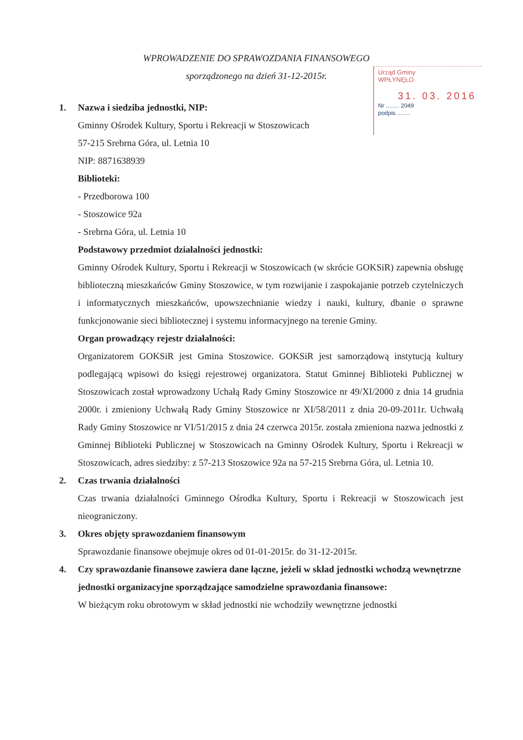WPROWADZENIE DO SPRAWOZDANIA FINANSOWEGO
sporządzonego na dzień 31-12-2015r.
Urząd Gminy
WPŁYNĘŁO
31. 03. 2016
Nr ........ 2049
podpis ........
1. Nazwa i siedziba jednostki, NIP:
Gminny Ośrodek Kultury, Sportu i Rekreacji w Stoszowicach
57-215 Srebrna Góra, ul. Letnia 10
NIP: 8871638939
Biblioteki:
- Przedborowa 100
- Stoszowice 92a
- Srebrna Góra, ul. Letnia 10
Podstawowy przedmiot działalności jednostki:
Gminny Ośrodek Kultury, Sportu i Rekreacji w Stoszowicach (w skrócie GOKSiR) zapewnia obsługę biblioteczną mieszkańców Gminy Stoszowice, w tym rozwijanie i zaspokajanie potrzeb czytelniczych i informatycznych mieszkańców, upowszechnianie wiedzy i nauki, kultury, dbanie o sprawne funkcjonowanie sieci bibliotecznej i systemu informacyjnego na terenie Gminy.
Organ prowadzący rejestr działalności:
Organizatorem GOKSiR jest Gmina Stoszowice. GOKSiR jest samorządową instytucją kultury podlegającą wpisowi do księgi rejestrowej organizatora. Statut Gminnej Biblioteki Publicznej w Stoszowicach został wprowadzony Uchałą Rady Gminy Stoszowice nr 49/XI/2000 z dnia 14 grudnia 2000r. i zmieniony Uchwałą Rady Gminy Stoszowice nr XI/58/2011 z dnia 20-09-2011r. Uchwałą Rady Gminy Stoszowice nr VI/51/2015 z dnia 24 czerwca 2015r. została zmieniona nazwa jednostki z Gminnej Biblioteki Publicznej w Stoszowicach na Gminny Ośrodek Kultury, Sportu i Rekreacji w Stoszowicach, adres siedziby: z 57-213 Stoszowice 92a na 57-215 Srebrna Góra, ul. Letnia 10.
2. Czas trwania działalności
Czas trwania działalności Gminnego Ośrodka Kultury, Sportu i Rekreacji w Stoszowicach jest nieograniczony.
3. Okres objęty sprawozdaniem finansowym
Sprawozdanie finansowe obejmuje okres od 01-01-2015r. do 31-12-2015r.
4. Czy sprawozdanie finansowe zawiera dane łączne, jeżeli w skład jednostki wchodzą wewnętrzne jednostki organizacyjne sporządzające samodzielne sprawozdania finansowe:
W bieżącym roku obrotowym w skład jednostki nie wchodziły wewnętrzne jednostki